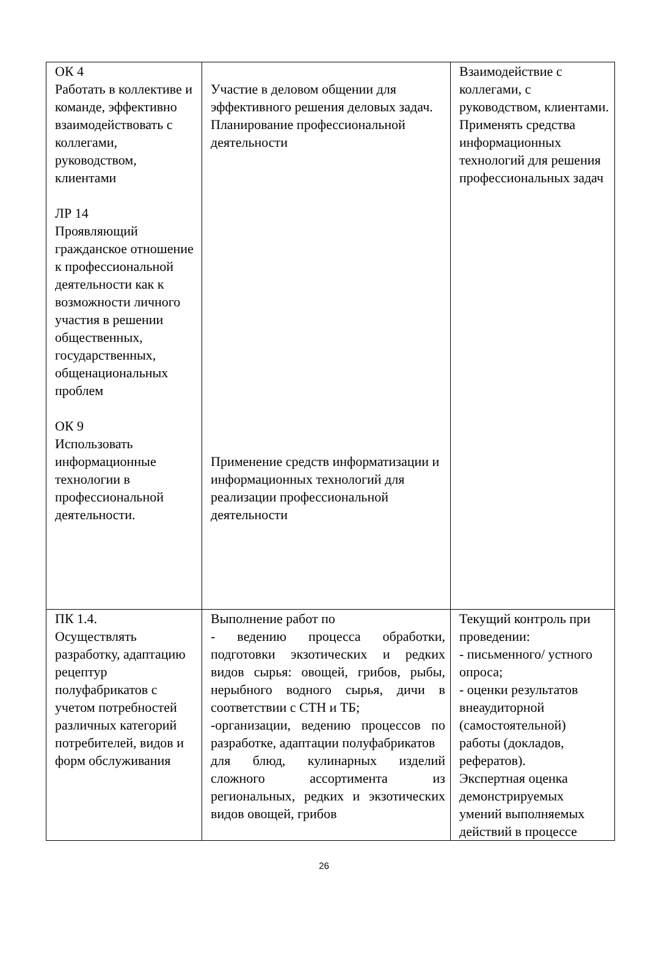| ОК 4 Работать в коллективе и команде, эффективно взаимодействовать с коллегами, руководством, клиентами ЛР 14 Проявляющий гражданское отношение к профессиональной деятельности как к возможности личного участия в решении общественных, государственных, общенациональных проблем ОК 9 Использовать информационные технологии в профессиональной деятельности. | Участие в деловом общении для эффективного решения деловых задач. Планирование профессиональной деятельности Применение средств информатизации и информационных технологий для реализации профессиональной деятельности | Взаимодействие с коллегами, с руководством, клиентами. Применять средства информационных технологий для решения профессиональных задач |
| ПК 1.4. Осуществлять разработку, адаптацию рецептур полуфабрикатов с учетом потребностей различных категорий потребителей, видов и форм обслуживания | Выполнение работ по - ведению процесса обработки, подготовки экзотических и редких видов сырья: овощей, грибов, рыбы, нерыбного водного сырья, дичи в соответствии с СТН и ТБ; -организации, ведению процессов по разработке, адаптации полуфабрикатов для блюд, кулинарных изделий сложного ассортимента из региональных, редких и экзотических видов овощей, грибов | Текущий контроль при проведении: - письменного/ устного опроса; - оценки результатов внеаудиторной (самостоятельной) работы (докладов, рефератов). Экспертная оценка демонстрируемых умений выполняемых действий в процессе |
26